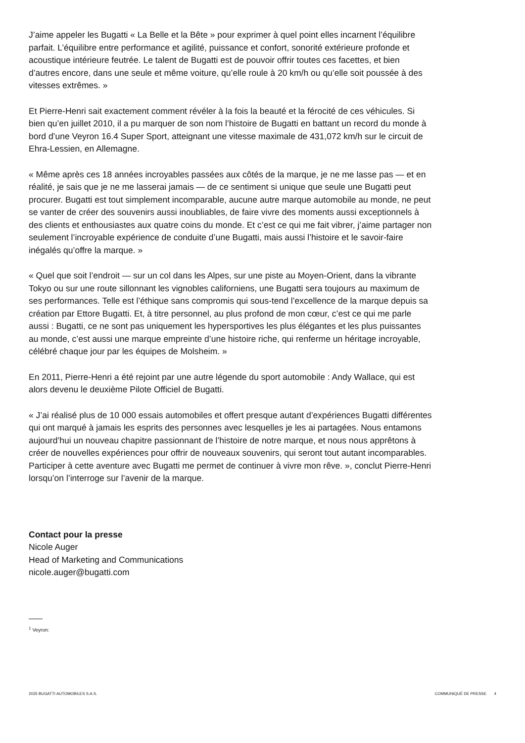J’aime appeler les Bugatti « La Belle et la Bête » pour exprimer à quel point elles incarnent l’équilibre parfait. L’équilibre entre performance et agilité, puissance et confort, sonorité extérieure profonde et acoustique intérieure feutrée. Le talent de Bugatti est de pouvoir offrir toutes ces facettes, et bien d’autres encore, dans une seule et même voiture, qu’elle roule à 20 km/h ou qu’elle soit poussée à des vitesses extrêmes. »
Et Pierre-Henri sait exactement comment révéler à la fois la beauté et la férocité de ces véhicules. Si bien qu’en juillet 2010, il a pu marquer de son nom l’histoire de Bugatti en battant un record du monde à bord d’une Veyron 16.4 Super Sport, atteignant une vitesse maximale de 431,072 km/h sur le circuit de Ehra-Lessien, en Allemagne.
« Même après ces 18 années incroyables passées aux côtés de la marque, je ne me lasse pas — et en réalité, je sais que je ne me lasserai jamais — de ce sentiment si unique que seule une Bugatti peut procurer. Bugatti est tout simplement incomparable, aucune autre marque automobile au monde, ne peut se vanter de créer des souvenirs aussi inoubliables, de faire vivre des moments aussi exceptionnels à des clients et enthousiastes aux quatre coins du monde. Et c’est ce qui me fait vibrer, j’aime partager non seulement l’incroyable expérience de conduite d’une Bugatti, mais aussi l’histoire et le savoir-faire inégalés qu’offre la marque. »
« Quel que soit l’endroit — sur un col dans les Alpes, sur une piste au Moyen-Orient, dans la vibrante Tokyo ou sur une route sillonnant les vignobles californiens, une Bugatti sera toujours au maximum de ses performances. Telle est l’éthique sans compromis qui sous-tend l’excellence de la marque depuis sa création par Ettore Bugatti. Et, à titre personnel, au plus profond de mon cœur, c’est ce qui me parle aussi : Bugatti, ce ne sont pas uniquement les hypersportives les plus élégantes et les plus puissantes au monde, c’est aussi une marque empreinte d’une histoire riche, qui renferme un héritage incroyable, célébré chaque jour par les équipes de Molsheim. »
En 2011, Pierre-Henri a été rejoint par une autre légende du sport automobile : Andy Wallace, qui est alors devenu le deuxième Pilote Officiel de Bugatti.
« J’ai réalisé plus de 10 000 essais automobiles et offert presque autant d’expériences Bugatti différentes qui ont marqué à jamais les esprits des personnes avec lesquelles je les ai partagées. Nous entamons aujourd’hui un nouveau chapitre passionnant de l’histoire de notre marque, et nous nous apprêtons à créer de nouvelles expériences pour offrir de nouveaux souvenirs, qui seront tout autant incomparables. Participer à cette aventure avec Bugatti me permet de continuer à vivre mon rêve. », conclut Pierre-Henri lorsqu’on l’interroge sur l’avenir de la marque.
Contact pour la presse
Nicole Auger
Head of Marketing and Communications
nicole.auger@bugatti.com
<sup>1</sup> Veyron:
2025 BUGATTI AUTOMOBILES S.A.S. COMMUNIQUÉ DE PRESSE 4